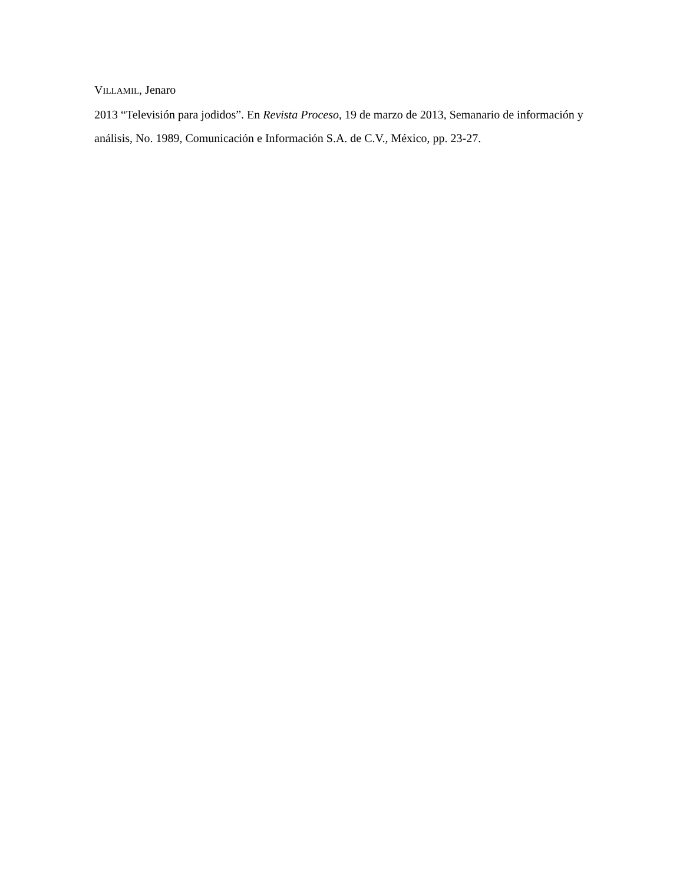VILLAMIL, Jenaro
2013 “Televisión para jodidos”. En Revista Proceso, 19 de marzo de 2013, Semanario de información y análisis, No. 1989, Comunicación e Información S.A. de C.V., México, pp. 23-27.